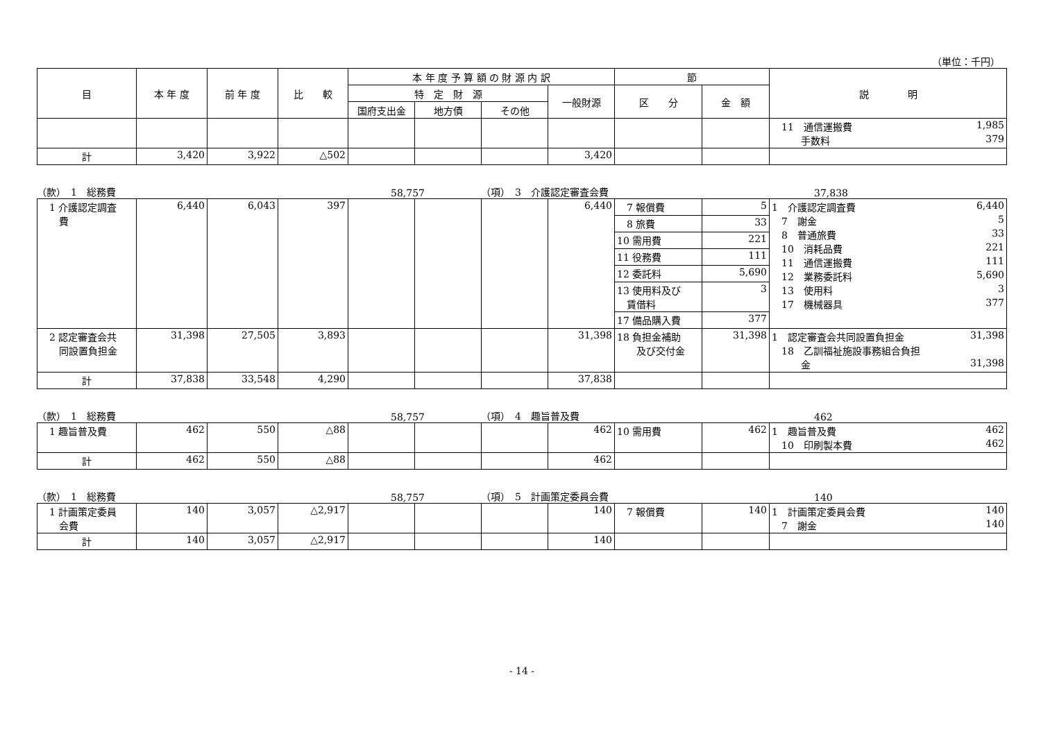（単位：千円）
| 目 | 本 年 度 | 前 年 度 | 比 較 | 本 年 度 予 算 額 の 財 源 内 訳 | | | | 節 | | 説 明 |
| --- | --- | --- | --- | --- | --- | --- | --- | --- | --- | --- |
| | | | | 特 定 財 源 | | | 一般財源 | 区 分 | 金 額 | |
| | | | | 国府支出金 | 地方債 | その他 | | | | |
| | | | | | | | | | | 11 通信運搬費 1,985 手数料 379 |
| 計 | 3,420 | 3,922 | △502 | | | | 3,420 | | | |
（款）　1　総務費 58,757 （項）　3　介護認定審査会費 37,838
| 1 介護認定調査 費 | 6,440 | 6,043 | 397 | | | | 6,440 | 7 報償費 | 5 | 1 介護認定調査費 6,440 7 謝金 5 8 普通旅費 33 10 消耗品費 221 11 通信運搬費 111 12 業務委託料 5,690 13 使用料 3 17 機械器具 377 |
| | | | | | | | | 8 旅費 | 33 | |
| | | | | | | | | 10 需用費 | 221 | |
| | | | | | | | | 11 役務費 | 111 | |
| | | | | | | | | 12 委託料 | 5,690 | |
| | | | | | | | | 13 使用料及び 賃借料 | 3 | |
| | | | | | | | | 17 備品購入費 | 377 | |
| 2 認定審査会共 同設置負担金 | 31,398 | 27,505 | 3,893 | | | | 31,398 | 18 負担金補助 及び交付金 | 31,398 | 1 認定審査会共同設置負担金 31,398 18 乙訓福祉施設事務組合負担 金 31,398 |
| 計 | 37,838 | 33,548 | 4,290 | | | | 37,838 | | | |
（款）　1　総務費 58,757 （項）　4　趣旨普及費 462
| 1 趣旨普及費 | 462 | 550 | △88 | | | | 462 | 10 需用費 | 462 | 1 趣旨普及費 462 10 印刷製本費 462 |
| 計 | 462 | 550 | △88 | | | | 462 | | | |
（款）　1　総務費 58,757 （項）　5　計画策定委員会費 140
| 1 計画策定委員 会費 | 140 | 3,057 | △2,917 | | | | 140 | 7 報償費 | 140 | 1 計画策定委員会費 140 7 謝金 140 |
| 計 | 140 | 3,057 | △2,917 | | | | 140 | | | |
- 14 -